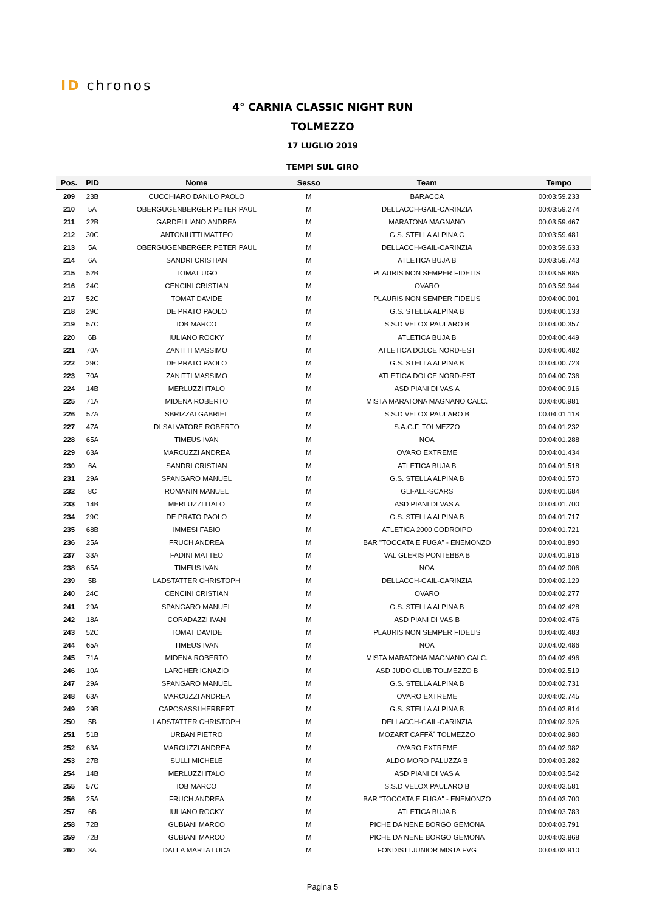ID chronos
4° CARNIA CLASSIC NIGHT RUN
TOLMEZZO
17 LUGLIO 2019
TEMPI SUL GIRO
| Pos. | PID | Nome | Sesso | Team | Tempo |
| --- | --- | --- | --- | --- | --- |
| 209 | 23B | CUCCHIARO DANILO PAOLO | M | BARACCA | 00:03:59.233 |
| 210 | 5A | OBERGUGENBERGER PETER PAUL | M | DELLACCH-GAIL-CARINZIA | 00:03:59.274 |
| 211 | 22B | GARDELLIANO ANDREA | M | MARATONA MAGNANO | 00:03:59.467 |
| 212 | 30C | ANTONIUTTI MATTEO | M | G.S. STELLA ALPINA C | 00:03:59.481 |
| 213 | 5A | OBERGUGENBERGER PETER PAUL | M | DELLACCH-GAIL-CARINZIA | 00:03:59.633 |
| 214 | 6A | SANDRI CRISTIAN | M | ATLETICA BUJA B | 00:03:59.743 |
| 215 | 52B | TOMAT UGO | M | PLAURIS NON SEMPER FIDELIS | 00:03:59.885 |
| 216 | 24C | CENCINI CRISTIAN | M | OVARO | 00:03:59.944 |
| 217 | 52C | TOMAT DAVIDE | M | PLAURIS NON SEMPER FIDELIS | 00:04:00.001 |
| 218 | 29C | DE PRATO PAOLO | M | G.S. STELLA ALPINA B | 00:04:00.133 |
| 219 | 57C | IOB MARCO | M | S.S.D VELOX PAULARO B | 00:04:00.357 |
| 220 | 6B | IULIANO ROCKY | M | ATLETICA BUJA B | 00:04:00.449 |
| 221 | 70A | ZANITTI MASSIMO | M | ATLETICA DOLCE NORD-EST | 00:04:00.482 |
| 222 | 29C | DE PRATO PAOLO | M | G.S. STELLA ALPINA B | 00:04:00.723 |
| 223 | 70A | ZANITTI MASSIMO | M | ATLETICA DOLCE NORD-EST | 00:04:00.736 |
| 224 | 14B | MERLUZZI ITALO | M | ASD PIANI DI VAS A | 00:04:00.916 |
| 225 | 71A | MIDENA ROBERTO | M | MISTA MARATONA MAGNANO CALC. | 00:04:00.981 |
| 226 | 57A | SBRIZZAI GABRIEL | M | S.S.D VELOX PAULARO B | 00:04:01.118 |
| 227 | 47A | DI SALVATORE ROBERTO | M | S.A.G.F. TOLMEZZO | 00:04:01.232 |
| 228 | 65A | TIMEUS IVAN | M | NOA | 00:04:01.288 |
| 229 | 63A | MARCUZZI ANDREA | M | OVARO EXTREME | 00:04:01.434 |
| 230 | 6A | SANDRI CRISTIAN | M | ATLETICA BUJA B | 00:04:01.518 |
| 231 | 29A | SPANGARO MANUEL | M | G.S. STELLA ALPINA B | 00:04:01.570 |
| 232 | 8C | ROMANIN MANUEL | M | GLI-ALL-SCARS | 00:04:01.684 |
| 233 | 14B | MERLUZZI ITALO | M | ASD PIANI DI VAS A | 00:04:01.700 |
| 234 | 29C | DE PRATO PAOLO | M | G.S. STELLA ALPINA B | 00:04:01.717 |
| 235 | 68B | IMMESI FABIO | M | ATLETICA 2000 CODROIPO | 00:04:01.721 |
| 236 | 25A | FRUCH ANDREA | M | BAR "TOCCATA E FUGA" - ENEMONZO | 00:04:01.890 |
| 237 | 33A | FADINI MATTEO | M | VAL GLERIS PONTEBBA B | 00:04:01.916 |
| 238 | 65A | TIMEUS IVAN | M | NOA | 00:04:02.006 |
| 239 | 5B | LADSTATTER CHRISTOPH | M | DELLACCH-GAIL-CARINZIA | 00:04:02.129 |
| 240 | 24C | CENCINI CRISTIAN | M | OVARO | 00:04:02.277 |
| 241 | 29A | SPANGARO MANUEL | M | G.S. STELLA ALPINA B | 00:04:02.428 |
| 242 | 18A | CORADAZZI IVAN | M | ASD PIANI DI VAS B | 00:04:02.476 |
| 243 | 52C | TOMAT DAVIDE | M | PLAURIS NON SEMPER FIDELIS | 00:04:02.483 |
| 244 | 65A | TIMEUS IVAN | M | NOA | 00:04:02.486 |
| 245 | 71A | MIDENA ROBERTO | M | MISTA MARATONA MAGNANO CALC. | 00:04:02.496 |
| 246 | 10A | LARCHER IGNAZIO | M | ASD JUDO CLUB TOLMEZZO B | 00:04:02.519 |
| 247 | 29A | SPANGARO MANUEL | M | G.S. STELLA ALPINA B | 00:04:02.731 |
| 248 | 63A | MARCUZZI ANDREA | M | OVARO EXTREME | 00:04:02.745 |
| 249 | 29B | CAPOSASSI HERBERT | M | G.S. STELLA ALPINA B | 00:04:02.814 |
| 250 | 5B | LADSTATTER CHRISTOPH | M | DELLACCH-GAIL-CARINZIA | 00:04:02.926 |
| 251 | 51B | URBAN PIETRO | M | MOZART CAFFÃˆ TOLMEZZO | 00:04:02.980 |
| 252 | 63A | MARCUZZI ANDREA | M | OVARO EXTREME | 00:04:02.982 |
| 253 | 27B | SULLI MICHELE | M | ALDO MORO PALUZZA B | 00:04:03.282 |
| 254 | 14B | MERLUZZI ITALO | M | ASD PIANI DI VAS A | 00:04:03.542 |
| 255 | 57C | IOB MARCO | M | S.S.D VELOX PAULARO B | 00:04:03.581 |
| 256 | 25A | FRUCH ANDREA | M | BAR "TOCCATA E FUGA" - ENEMONZO | 00:04:03.700 |
| 257 | 6B | IULIANO ROCKY | M | ATLETICA BUJA B | 00:04:03.783 |
| 258 | 72B | GUBIANI MARCO | M | PICHE DA NENE BORGO GEMONA | 00:04:03.791 |
| 259 | 72B | GUBIANI MARCO | M | PICHE DA NENE BORGO GEMONA | 00:04:03.868 |
| 260 | 3A | DALLA MARTA LUCA | M | FONDISTI JUNIOR MISTA FVG | 00:04:03.910 |
Pagina 5